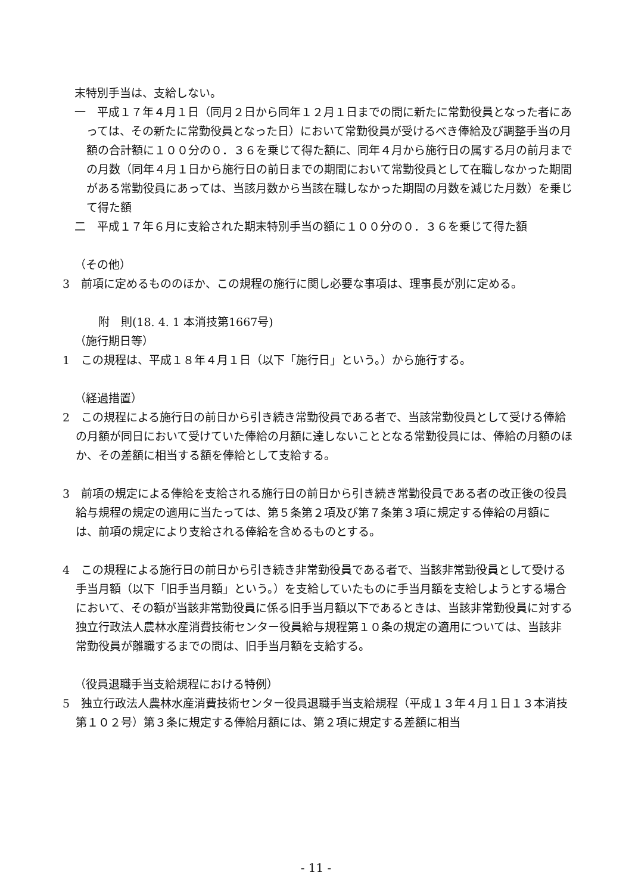末特別手当は、支給しない。
一　平成１７年４月１日（同月２日から同年１２月１日までの間に新たに常勤役員となった者にあっては、その新たに常勤役員となった日）において常勤役員が受けるべき俸給及び調整手当の月額の合計額に１００分の０．３６を乗じて得た額に、同年４月から施行日の属する月の前月までの月数（同年４月１日から施行日の前日までの期間において常勤役員として在職しなかった期間がある常勤役員にあっては、当該月数から当該在職しなかった期間の月数を減じた月数）を乗じて得た額
二　平成１７年６月に支給された期末特別手当の額に１００分の０．３６を乗じて得た額
（その他）
3　前項に定めるもののほか、この規程の施行に関し必要な事項は、理事長が別に定める。
附　則(18. 4. 1 本消技第1667号)
（施行期日等）
1　この規程は、平成１８年４月１日（以下「施行日」という。）から施行する。
（経過措置）
2　この規程による施行日の前日から引き続き常勤役員である者で、当該常勤役員として受ける俸給の月額が同日において受けていた俸給の月額に達しないこととなる常勤役員には、俸給の月額のほか、その差額に相当する額を俸給として支給する。
3　前項の規定による俸給を支給される施行日の前日から引き続き常勤役員である者の改正後の役員給与規程の規定の適用に当たっては、第５条第２項及び第７条第３項に規定する俸給の月額には、前項の規定により支給される俸給を含めるものとする。
4　この規程による施行日の前日から引き続き非常勤役員である者で、当該非常勤役員として受ける手当月額（以下「旧手当月額」という。）を支給していたものに手当月額を支給しようとする場合において、その額が当該非常勤役員に係る旧手当月額以下であるときは、当該非常勤役員に対する独立行政法人農林水産消費技術センター役員給与規程第１０条の規定の適用については、当該非常勤役員が離職するまでの間は、旧手当月額を支給する。
（役員退職手当支給規程における特例）
5　独立行政法人農林水産消費技術センター役員退職手当支給規程（平成１３年４月１日１３本消技第１０２号）第３条に規定する俸給月額には、第２項に規定する差額に相当
- 11 -